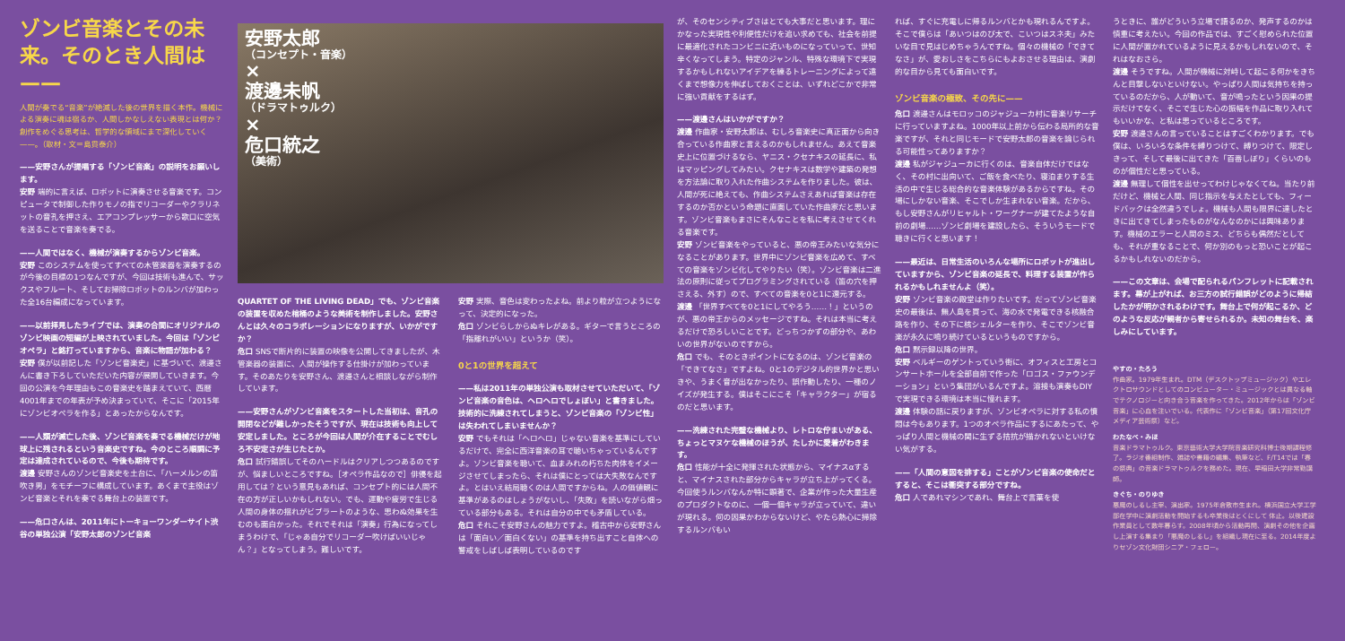ゾンビ音楽とその未来。そのとき人間は——
人間が奏でる“音楽”が絶滅した後の世界を描く本作。機械による演奏に魂は宿るか、人間しかなしえない表現とは何か？ 創作をめぐる思考は、哲学的な領域にまで深化していく——。（取材・文＝島貫泰介）
——安野さんが提唱する「ゾンビ音楽」の説明をお願いします。
安野 端的に言えば、ロボットに演奏させる音楽です。コンピュータで制御した作りモノの指でリコーダーやクラリネットの音孔を押さえ、エアコンプレッサーから歌口に空気を送ることで音楽を奏でる。
——人間ではなく、機械が演奏するからゾンビ音楽。
安野 このシステムを使ってすべての木管楽器を演奏するのが今後の目標の1つなんですが、今回は技術も進んで、サックスやフルート、そしてお掃除ロボットのルンバが加わった全16台編成になっています。
——以前拝見したライブでは、演奏の合間にオリジナルのゾンビ映画の短編が上映されていました。今回は「ゾンビオペラ」と銘打っていますから、音楽に物語が加わる？
安野 僕が以前記した「ゾンビ音楽史」に基づいて、渡邊さんに書き下ろしていただいた内容が展開していきます。今回の公演を今年理由もこの音楽史を踏まえていて、西暦4001年までの年表が予め決まっていて、そこに「2015年にゾンビオペラを作る」とあったからなんです。
——人類が滅亡した後、ゾンビ音楽を奏でる機械だけが地球上に残されるという音楽史ですね。今のところ順調に予定は達成されているので、今後も期待です。
渡邊 安野さんのゾンビ音楽史を土台に、「ハーメルンの笛吹き男」をモチーフに構成しています。あくまで主役はゾンビ音楽とそれを奏でる舞台上の装置です。
——危口さんは、2011年にトーキョーワンダーサイト渋谷の単独公演「安野太郎のゾンビ音楽
安野太郎
（コンセプト・音楽）
×
渡邊未帆
（ドラマトゥルク）
×
危口統之
（美術）
QUARTET OF THE LIVING DEAD」でも、ゾンビ音楽の装置を収めた棺桶のような美術を制作しました。安野さんとは久々のコラボレーションになりますが、いかがですか？
危口 SNSで断片的に装置の映像を公開してきましたが、木管楽器の装置に、人間が操作する仕掛けが加わっています。そのあたりを安野さん、渡邊さんと相談しながら制作しています。
——安野さんがゾンビ音楽をスタートした当初は、音孔の開閉などが難しかったそうですが、現在は技術も向上して安定しました。ところが今回は人間が介在することでむしろ不安定さが生じたとか。
危口 試行錯誤してそのハードルはクリアしつつあるのですが、悩ましいところですね。［オペラ作品なので］俳優を起用しては？という意見もあれば、コンセプト的には人間不在の方が正しいかもしれない。でも、運動や疲労で生じる人間の身体の揺れがビブラートのような、思わぬ効果を生むのも面白かった。それでそれは「演奏」行為になってしまうわけで、「じゃあ自分でリコーダー吹けばいいじゃん？」となってしまう。難しいです。
安野 実際、音色は変わったよね。前より粒が立つようになって、決定的になった。
危口 ゾンビらしからぬキレがある。ギターで言うところの「指離れがいい」というか（笑）。
0と1の世界を超えて
——私は2011年の単独公演も取材させていただいて、「ゾンビ音楽の音色は、ヘロヘロでしょぼい」と書きました。技術的に洗練されてしまうと、ゾンビ音楽の「ゾンビ性」は失われてしまいませんか？
安野 でもそれは「ヘロヘロ」じゃない音楽を基準にしているだけで、完全に西洋音楽の耳で聴いちゃっているんですよ。ゾンビ音楽を聴いて、血まみれの朽ちた肉体をイメージさせてしまったら、それは僕にとっては大失敗なんですよ。とはいえ結局聴くのは人間ですからね。人の価値観に基準があるのはしょうがないし、「失敗」を読いながら畑っている部分もある。それは自分の中でも矛盾している。
危口 それこそ安野さんの魅力ですよ。稽古中から安野さんは「面白い／面白くない」の基準を持ち出すこと自体への警戒をしばしば表明しているのです
が、そのセンシティブさはとても大事だと思います。理にかなった実現性や利便性だけを追い求めても、社会を前提に最適化されたコンビニに近いものになっていって、世知辛くなってしまう。特定のジャンル、特殊な環境下で実現するかもしれないアイデアを練るトレーニングによって遠くまで想像力を伸ばしておくことは、いずれどこかで非常に強い貢献をするはず。
——渡邊さんはいかがですか？
渡邊 作曲家・安野太郎は、むしろ音楽史に真正面から向き合っている作曲家と言えるのかもしれません。あえて音楽史上に位置づけるなら、ヤニス・クセナキスの延長に、私はマッピングしてみたい。クセナキスは数学や建築の発想を方法論に取り入れた作曲システムを作りました。彼は、人間が死に絶えても、作曲システムさえあれば音楽は存在するのか否かという命題に直面していた作曲家だと思います。ゾンビ音楽もまさにそんなことを私に考えさせてくれる音楽です。
安野 ゾンビ音楽をやっていると、悪の帝王みたいな気分になることがあります。世界中にゾンビ音楽を広めて、すべての音楽をゾンビ化してやりたい（笑）。ゾンビ音楽は二進法の原則に従ってプログラミングされている（笛の穴を押さえる、外す）ので、すべての音楽を0と1に還元する。
渡邊 「世界すべてを0と1にしてやろう……！」というのが、悪の帝王からのメッセージですね。それは本当に考えるだけで恐ろしいことです。どっちつかずの部分や、あわいの世界がないのですから。
危口 でも、そのときポイントになるのは、ゾンビ音楽の「できてなさ」ですよね。0と1のデジタル的世界かと思いきや、うまく音が出なかったり、誤作動したり、一種のノイズが発生する。僕はそこにこそ「キャラクター」が宿るのだと思います。
——洗練された完璧な機械より、レトロな佇まいがある、ちょっとマヌケな機械のほうが、たしかに愛着がわきます。
危口 性能が十全に発揮された状態から、マイナスαすると、マイナスされた部分からキャラが立ち上がってくる。今回使うルンバなんか特に顕著で、企業が作った大量生産のプロダクトなのに、一個一個キャラが立っていて、違いが現れる。何の因果かわからないけど、やたら熱心に掃除するルンバもい
れば、すぐに充電しに帰るルンバとかも現れるんですよ。そこで僕らは「あいつはのび太で、こいつはスネ夫」みたいな目で見はじめちゃうんですね。個々の機械の「できてなさ」が、愛おしさをこちらにもよおさせる理由は、演劇的な目から見ても面白いです。
ゾンビ音楽の極致、その先に——
危口 渡邊さんはモロッコのジャジューカ村に音楽リサーチに行っていますよね。1000年以上前から伝わる局所的な音楽ですが、それと同じモードで安野太郎の音楽を論じられる可能性ってありますか？
渡邊 私がジャジューカに行くのは、音楽自体だけではなく、その村に出向いて、ご飯を食べたり、寝泊まりする生活の中で生じる総合的な音楽体験があるからですね。その場にしかない音楽、そこでしか生まれない音楽。だから、もし安野さんがリヒャルト・ワーグナーが建てたような自前の劇場……ゾンビ劇場を建設したら、そういうモードで聴きに行くと思います！
——最近は、日常生活のいろんな場所にロボットが進出していますから、ゾンビ音楽の延長で、料理する装置が作られるかもしれませんよ（笑）。
安野 ゾンビ音楽の殿堂は作りたいです。だってゾンビ音楽史の最後は、無人島を買って、海の水で発電できる核融合路を作り、その下に核シェルターを作り、そこでゾンビ音楽が永久に鳴り続けているというものですから。
危口 黙示録以降の世界。
安野 ベルギーのゲントっていう街に、オフィスと工房とコンサートホールを全部自前で作った「ロゴス・ファウンデーション」という集団がいるんですよ。溶接も演奏もDIYで実現できる環境は本当に憧れます。
渡邊 体験の話に戻りますが、ゾンビオペラに対する私の憤悶は今もあります。1つのオペラ作品にするにあたって、やっぱり人間と機械の関に生ずる拮抗が描かれないといけない気がする。
——「人間の意図を排する」ことがゾンビ音楽の使命だとすると、そこは衝突する部分ですね。
危口 人であれマシンであれ、舞台上で言葉を使
うときに、誰がどういう立場で語るのか、発声するのかは慎重に考えたい。今回の作品では、すごく慰められた位置に人間が置かれているように見えるかもしれないので、それはなおさら。
渡邊 そうですね。人間が機械に対峙して起こる何かをきちんと目撃しないといけない。やっぱり人間は気持ちを持っているのだから、人が動いて、音が鳴ったという因果の提示だけでなく、そこで生じた心の振幅を作品に取り入れてもいいかな、と私は思っているところです。
安野 渡邊さんの言っていることはすごくわかります。でも僕は、いろいろな条件を縛りつけて、縛りつけて、限定しきって、そして最後に出てきた「百番しぼり」くらいのものが個性だと思っている。
渡邊 無理して個性を出せってわけじゃなくてね。当たり前だけど、機械と人間、同じ指示を与えたとしても、フィードバックは全然違うでしょ。機械も人間も限界に達したときに出てきてしまったものがなんなのかには興味あります。機械のエラーと人間のミス、どちらも偶然だとしても、それが重なることで、何か別のもっと恐いことが起こるかもしれないのだから。
——この文章は、会場で配られるパンフレットに記載されます。幕が上がれば、お三方の試行錯誤がどのように帰結したかが明かされるわけです。舞台上で何が起こるか、どのような反応が観者から寄せられるか。未知の舞台を、楽しみにしています。
やすの・たろう
作曲家。1979年生まれ。DTM（デスクトップミュージック）やエレクトロサウンドとしてのコンピューター・ミュージックとは異なる軸でテクノロジーと向き合う音楽を作ってきた。2012年からは「ゾンビ音楽」に心血を注いでいる。代表作に「ゾンビ音楽」（第17回文化庁メディア芸術祭）など。
わたなべ・みほ
音楽ドラマトゥルク。東京藝術大学大学院音楽研究科博士後期課程修了。ラジオ番組制作、雑誌や書籍の編集、執筆など、F/T14では「春の祭典」の音楽ドラマトゥルクを務めた。現在、早稲田大学非常勤講師。
きぐち・のりゆき
悪魔のしるし主宰、演出家。1975年倉敷市生まれ。横浜国立大学工学部在学中に演劇活動を開始するも卒業後はとくにして 体止。以後建設作業員として数年暮らす。2008年頃から活動再開、演劇その他を企画し上演する集まり「悪魔のしるし」を組織し現在に至る。2014年度よりセゾン文化財団シニア・フェロー。